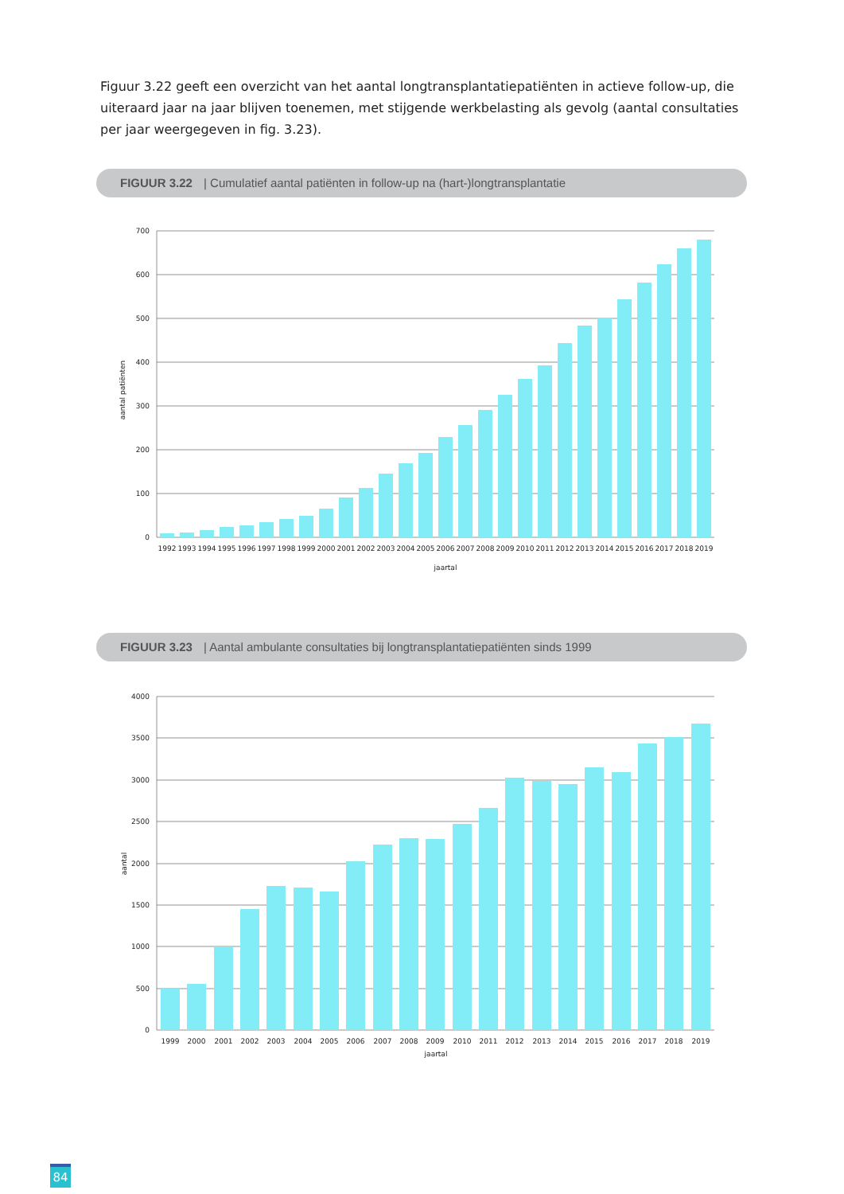Figuur 3.22 geeft een overzicht van het aantal longtransplantatiepatiënten in actieve follow-up, die uiteraard jaar na jaar blijven toenemen, met stijgende werkbelasting als gevolg (aantal consultaties per jaar weergegeven in fig. 3.23).
FIGUUR 3.22 | Cumulatief aantal patiënten in follow-up na (hart-)longtransplantatie
700
600
500
400
300
200
100
0
1992
1993
1994
1995
1996
1997
1998
1999
2000
2001
2002
2003
2004
2005
2006
2007
2008
2009
2010
2011
2012
2013
2014
2015
2016
2017
2018
2019
jaartal
aantal patiënten
FIGUUR 3.23 | Aantal ambulante consultaties bij longtransplantatiepatiënten sinds 1999
4000
3500
3000
2500
2000
1500
1000
500
0
1999
2000
2001
2002
2003
2004
2005
2006
2007
2008
2009
2010
2011
2012
2013
2014
2015
2016
2017
2018
2019
jaartal
aantal
84